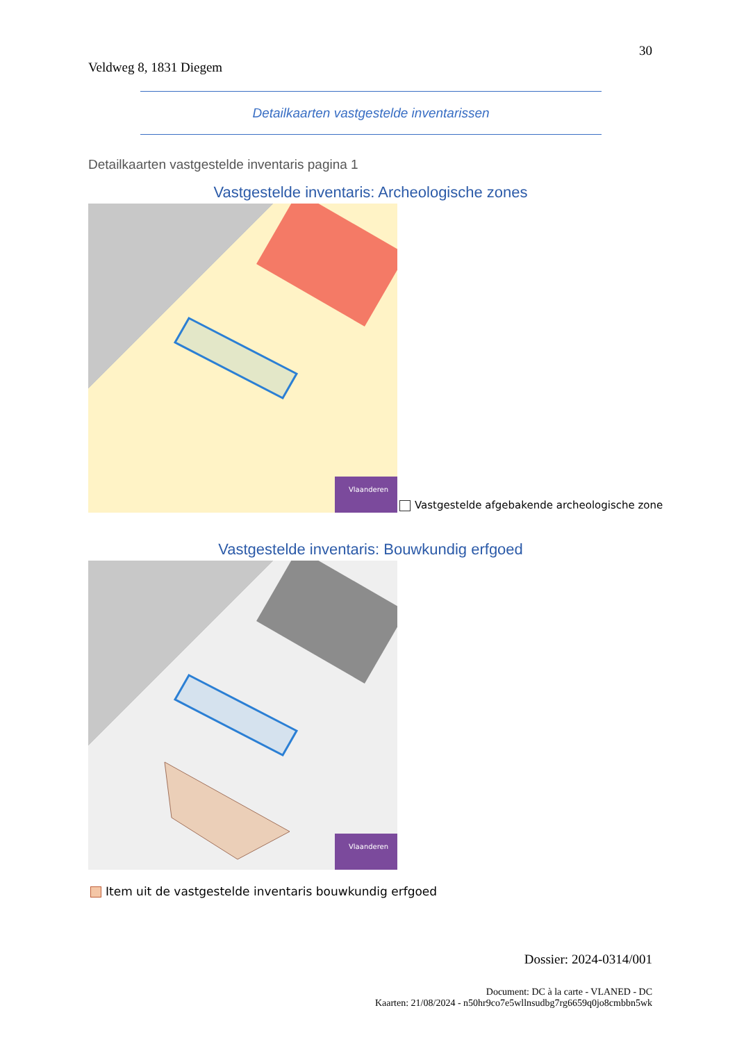30
Veldweg 8, 1831 Diegem
Detailkaarten vastgestelde inventarissen
Detailkaarten vastgestelde inventaris pagina 1
Vastgestelde inventaris: Archeologische zones
Vlaanderen
Vastgestelde afgebakende archeologische zone
Vastgestelde inventaris: Bouwkundig erfgoed
Vlaanderen
Item uit de vastgestelde inventaris bouwkundig erfgoed
Dossier: 2024-0314/001
Document: DC à la carte - VLANED - DC
Kaarten: 21/08/2024 - n50hr9co7e5wllnsudbg7rg6659q0jo8cmbbn5wk